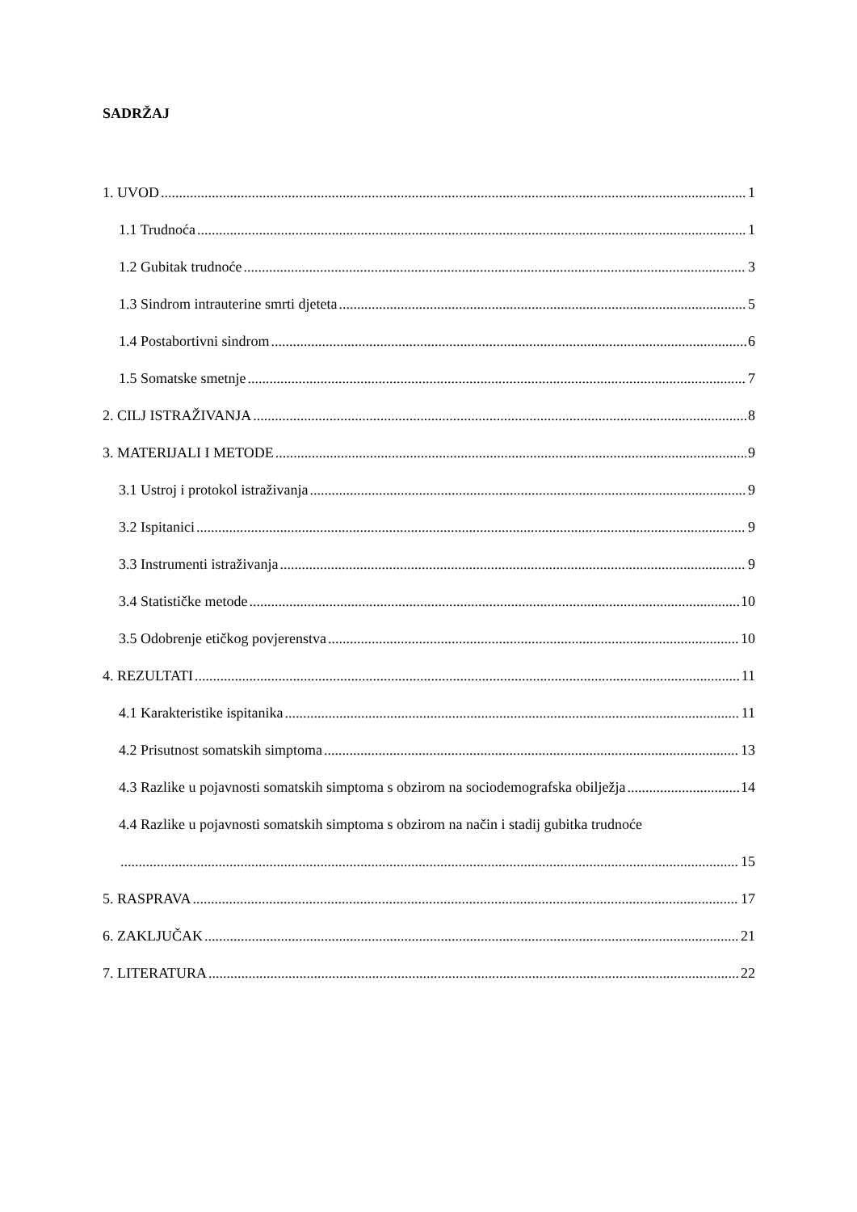SADRŽAJ
1. UVOD 1
1.1 Trudnoća 1
1.2 Gubitak trudnoće 3
1.3 Sindrom intrauterine smrti djeteta 5
1.4 Postabortivni sindrom 6
1.5 Somatske smetnje 7
2. CILJ ISTRAŽIVANJA 8
3. MATERIJALI I METODE 9
3.1 Ustroj i protokol istraživanja 9
3.2 Ispitanici 9
3.3 Instrumenti istraživanja 9
3.4 Statističke metode 10
3.5 Odobrenje etičkog povjerenstva 10
4. REZULTATI 11
4.1 Karakteristike ispitanika 11
4.2 Prisutnost somatskih simptoma 13
4.3 Razlike u pojavnosti somatskih simptoma s obzirom na sociodemografska obilježja 14
4.4 Razlike u pojavnosti somatskih simptoma s obzirom na način i stadij gubitka trudnoće
15
5. RASPRAVA 17
6. ZAKLJUČAK 21
7. LITERATURA 22